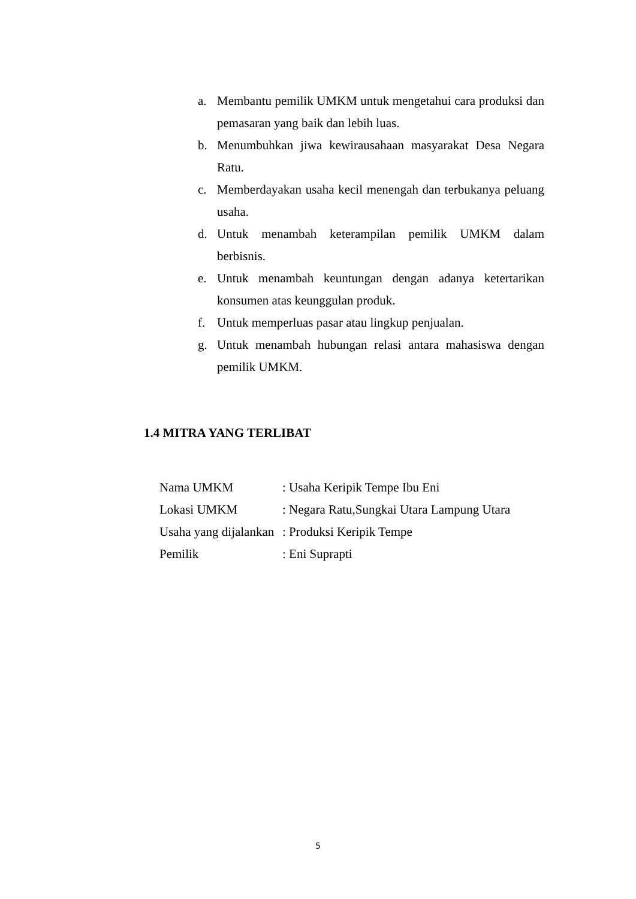a. Membantu pemilik UMKM untuk mengetahui cara produksi dan pemasaran yang baik dan lebih luas.
b. Menumbuhkan jiwa kewirausahaan masyarakat Desa Negara Ratu.
c. Memberdayakan usaha kecil menengah dan terbukanya peluang usaha.
d. Untuk menambah keterampilan pemilik UMKM dalam berbisnis.
e. Untuk menambah keuntungan dengan adanya ketertarikan konsumen atas keunggulan produk.
f. Untuk memperluas pasar atau lingkup penjualan.
g. Untuk menambah hubungan relasi antara mahasiswa dengan pemilik UMKM.
1.4 MITRA YANG TERLIBAT
Nama UMKM: Usaha Keripik Tempe Ibu Eni
Lokasi UMKM: Negara Ratu,Sungkai Utara Lampung Utara
Usaha yang dijalankan: Produksi Keripik Tempe
Pemilik: Eni Suprapti
5